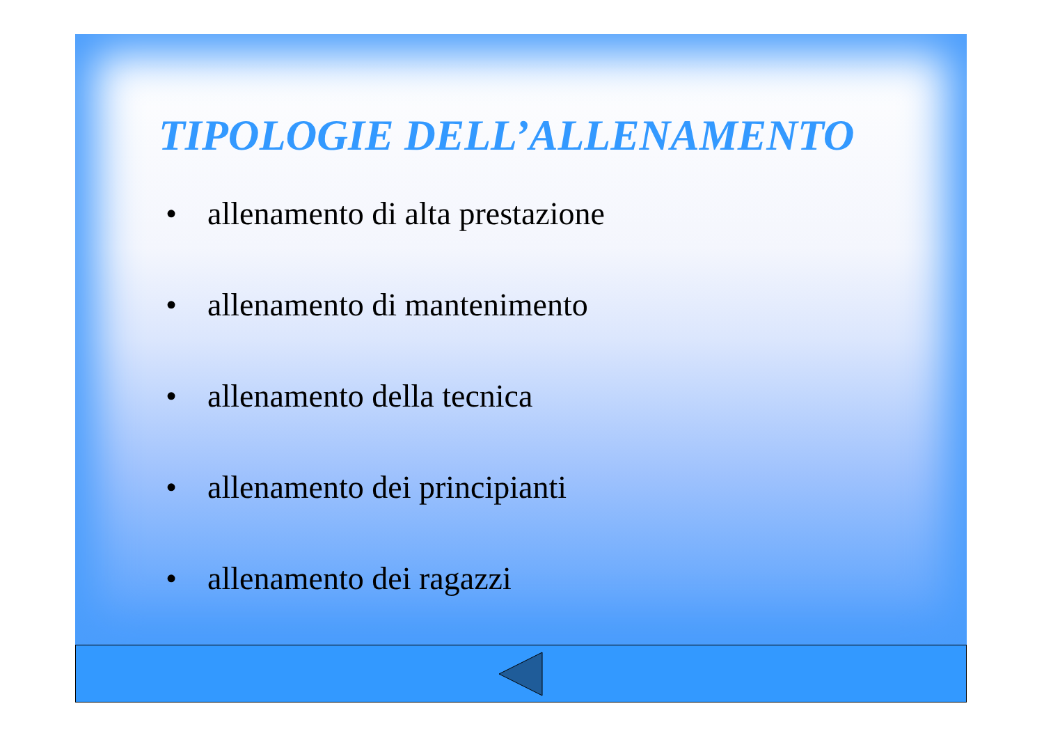TIPOLOGIE DELL’ALLENAMENTO
• allenamento di alta prestazione
• allenamento di mantenimento
• allenamento della tecnica
• allenamento dei principianti
• allenamento dei ragazzi